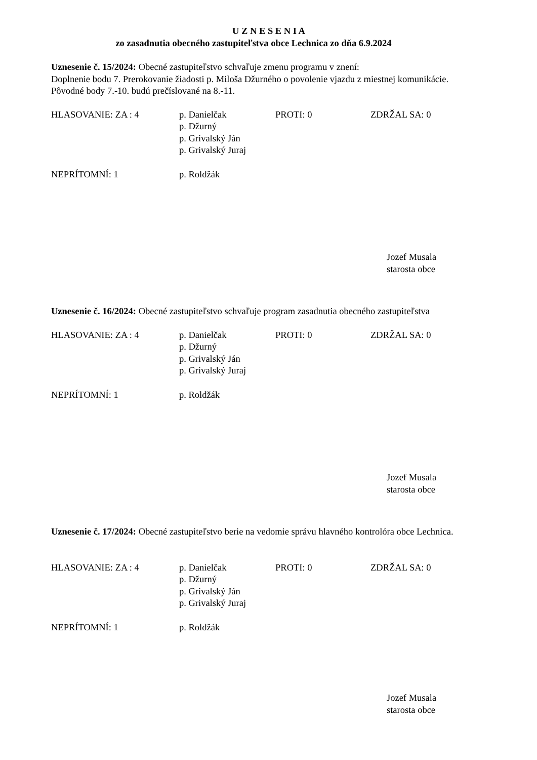U Z N E S E N I A
zo zasadnutia obecného zastupiteľstva obce Lechnica zo dňa 6.9.2024
Uznesenie č. 15/2024: Obecné zastupiteľstvo schvaľuje zmenu programu v znení:
Doplnenie bodu 7. Prerokovanie žiadosti p. Miloša Džurného o povolenie vjazdu z miestnej komunikácie.
Pôvodné body 7.-10. budú prečíslované na 8.-11.
| HLASOVANIE: ZA : 4 | p. Danielčak p. Džurný p. Grivalský Ján p. Grivalský Juraj | PROTI: 0 | ZDRŽAL SA: 0 |
| NEPRÍTOMNÍ: 1 | p. Roldžák | | |
Jozef Musala
starosta obce
Uznesenie č. 16/2024: Obecné zastupiteľstvo schvaľuje program zasadnutia obecného zastupiteľstva
| HLASOVANIE: ZA : 4 | p. Danielčak p. Džurný p. Grivalský Ján p. Grivalský Juraj | PROTI: 0 | ZDRŽAL SA: 0 |
| NEPRÍTOMNÍ: 1 | p. Roldžák | | |
Jozef Musala
starosta obce
Uznesenie č. 17/2024: Obecné zastupiteľstvo berie na vedomie správu hlavného kontrolóra obce Lechnica.
| HLASOVANIE: ZA : 4 | p. Danielčak p. Džurný p. Grivalský Ján p. Grivalský Juraj | PROTI: 0 | ZDRŽAL SA: 0 |
| NEPRÍTOMNÍ: 1 | p. Roldžák | | |
Jozef Musala
starosta obce